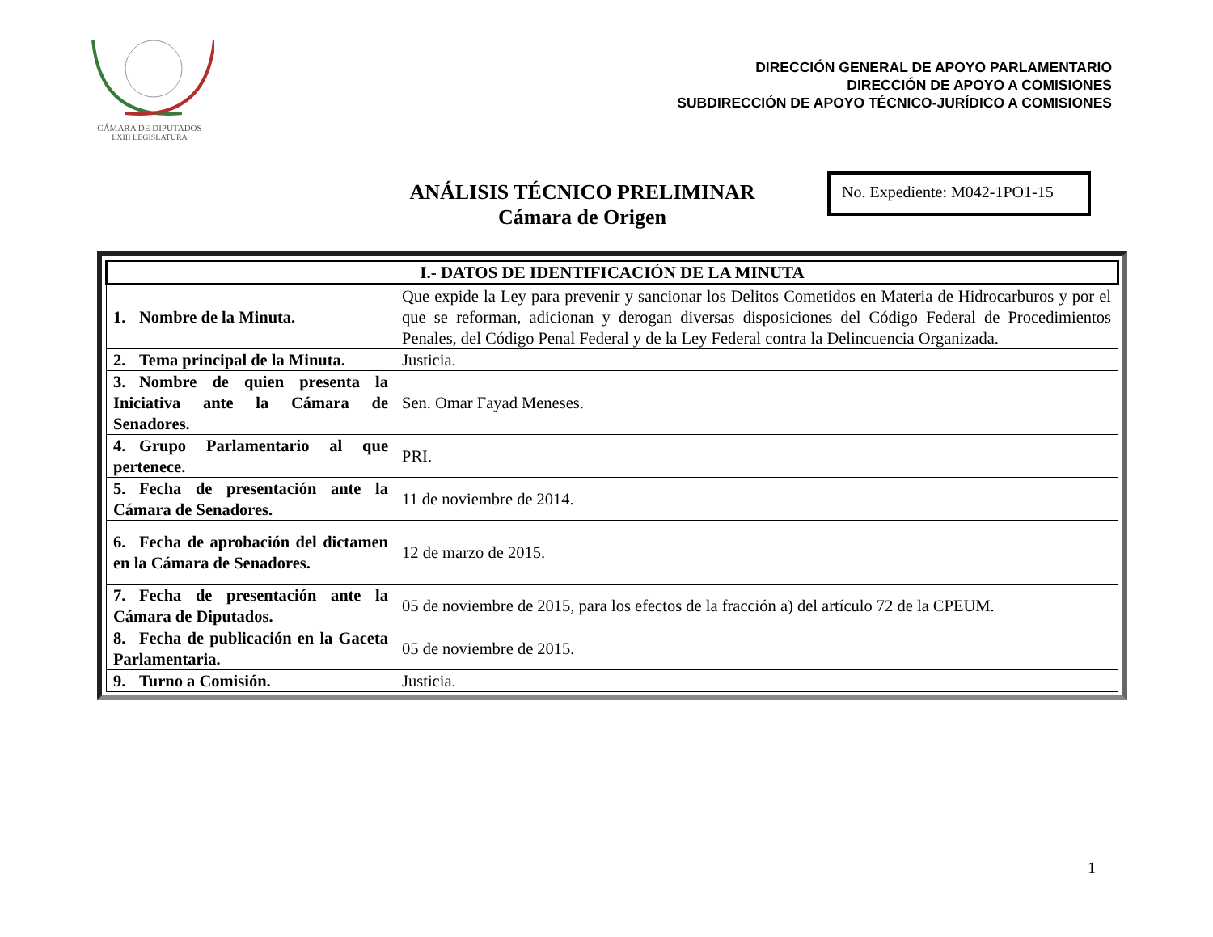CÁMARA DE DIPUTADOS
LXIII LEGISLATURA
DIRECCIÓN GENERAL DE APOYO PARLAMENTARIO
DIRECCIÓN DE APOYO A COMISIONES
SUBDIRECCIÓN DE APOYO TÉCNICO-JURÍDICO A COMISIONES
ANÁLISIS TÉCNICO PRELIMINAR
Cámara de Origen
No. Expediente: M042-1PO1-15
| I.- DATOS DE IDENTIFICACIÓN DE LA MINUTA | |
| --- | --- |
| 1. Nombre de la Minuta. | Que expide la Ley para prevenir y sancionar los Delitos Cometidos en Materia de Hidrocarburos y por el que se reforman, adicionan y derogan diversas disposiciones del Código Federal de Procedimientos Penales, del Código Penal Federal y de la Ley Federal contra la Delincuencia Organizada. |
| 2. Tema principal de la Minuta. | Justicia. |
| 3. Nombre de quien presenta la Iniciativa ante la Cámara de Senadores. | Sen. Omar Fayad Meneses. |
| 4. Grupo Parlamentario al que pertenece. | PRI. |
| 5. Fecha de presentación ante la Cámara de Senadores. | 11 de noviembre de 2014. |
| 6. Fecha de aprobación del dictamen en la Cámara de Senadores. | 12 de marzo de 2015. |
| 7. Fecha de presentación ante la Cámara de Diputados. | 05 de noviembre de 2015, para los efectos de la fracción a) del artículo 72 de la CPEUM. |
| 8. Fecha de publicación en la Gaceta Parlamentaria. | 05 de noviembre de 2015. |
| 9. Turno a Comisión. | Justicia. |
1